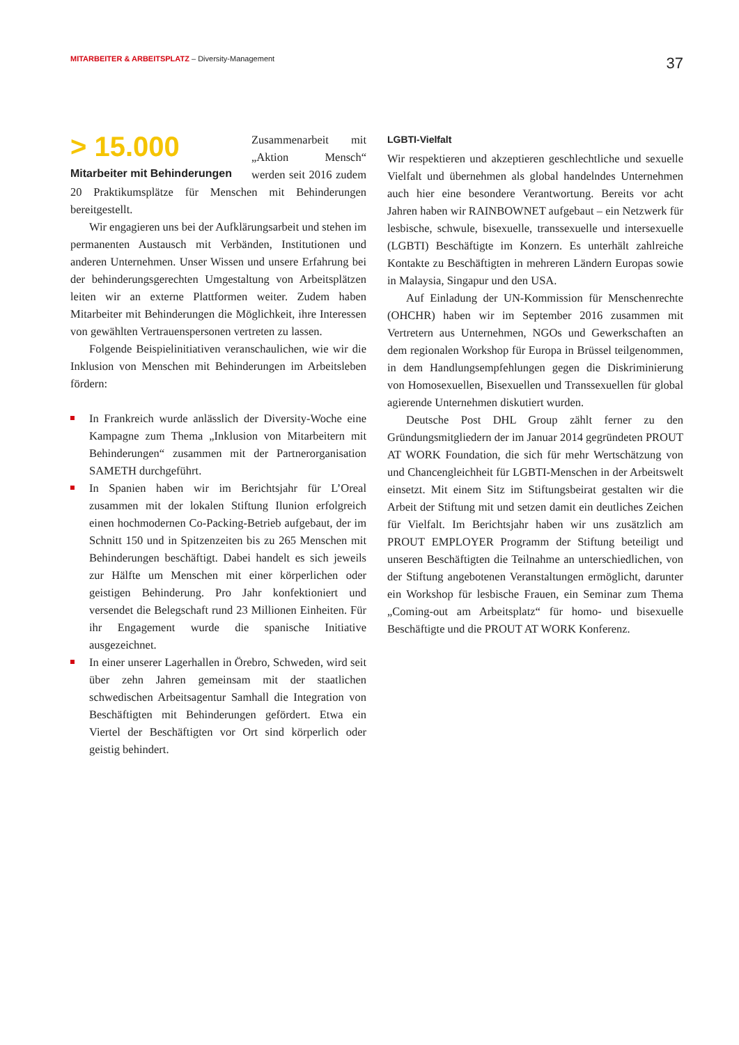MITARBEITER & ARBEITSPLATZ – Diversity-Management
37
> 15.000
Mitarbeiter mit Behinderungen
Zusammenarbeit mit „Aktion Mensch“ werden seit 2016 zudem 20 Praktikumsplätze für Menschen mit Behinderungen bereitgestellt.
Wir engagieren uns bei der Aufklärungsarbeit und stehen im permanenten Austausch mit Verbänden, Institutionen und anderen Unternehmen. Unser Wissen und unsere Erfahrung bei der behinderungsgerechten Umgestaltung von Arbeitsplätzen leiten wir an externe Plattformen weiter. Zudem haben Mitarbeiter mit Behinderungen die Möglichkeit, ihre Interessen von gewählten Vertrauenspersonen vertreten zu lassen.
Folgende Beispielinitiativen veranschaulichen, wie wir die Inklusion von Menschen mit Behinderungen im Arbeitsleben fördern:
In Frankreich wurde anlässlich der Diversity-Woche eine Kampagne zum Thema „Inklusion von Mitarbeitern mit Behinderungen“ zusammen mit der Partnerorganisation SAMETH durchgeführt.
In Spanien haben wir im Berichtsjahr für L’Oreal zusammen mit der lokalen Stiftung Ilunion erfolgreich einen hochmodernen Co-Packing-Betrieb aufgebaut, der im Schnitt 150 und in Spitzenzeiten bis zu 265 Menschen mit Behinderungen beschäftigt. Dabei handelt es sich jeweils zur Hälfte um Menschen mit einer körperlichen oder geistigen Behinderung. Pro Jahr konfektioniert und versendet die Belegschaft rund 23 Millionen Einheiten. Für ihr Engagement wurde die spanische Initiative ausgezeichnet.
In einer unserer Lagerhallen in Örebro, Schweden, wird seit über zehn Jahren gemeinsam mit der staatlichen schwedischen Arbeitsagentur Samhall die Integration von Beschäftigten mit Behinderungen gefördert. Etwa ein Viertel der Beschäftigten vor Ort sind körperlich oder geistig behindert.
LGBTI-Vielfalt
Wir respektieren und akzeptieren geschlechtliche und sexuelle Vielfalt und übernehmen als global handelndes Unternehmen auch hier eine besondere Verantwortung. Bereits vor acht Jahren haben wir RAINBOWNET aufgebaut – ein Netzwerk für lesbische, schwule, bisexuelle, transsexuelle und intersexuelle (LGBTI) Beschäftigte im Konzern. Es unterhält zahlreiche Kontakte zu Beschäftigten in mehreren Ländern Europas sowie in Malaysia, Singapur und den USA.
Auf Einladung der UN-Kommission für Menschenrechte (OHCHR) haben wir im September 2016 zusammen mit Vertretern aus Unternehmen, NGOs und Gewerkschaften an dem regionalen Workshop für Europa in Brüssel teilgenommen, in dem Handlungsempfehlungen gegen die Diskriminierung von Homosexuellen, Bisexuellen und Transsexuellen für global agierende Unternehmen diskutiert wurden.
Deutsche Post DHL Group zählt ferner zu den Gründungsmitgliedern der im Januar 2014 gegründeten PROUT AT WORK Foundation, die sich für mehr Wertschätzung von und Chancengleichheit für LGBTI-Menschen in der Arbeitswelt einsetzt. Mit einem Sitz im Stiftungsbeirat gestalten wir die Arbeit der Stiftung mit und setzen damit ein deutliches Zeichen für Vielfalt. Im Berichtsjahr haben wir uns zusätzlich am PROUT EMPLOYER Programm der Stiftung beteiligt und unseren Beschäftigten die Teilnahme an unterschiedlichen, von der Stiftung angebotenen Veranstaltungen ermöglicht, darunter ein Workshop für lesbische Frauen, ein Seminar zum Thema „Coming-out am Arbeitsplatz“ für homo- und bisexuelle Beschäftigte und die PROUT AT WORK Konferenz.